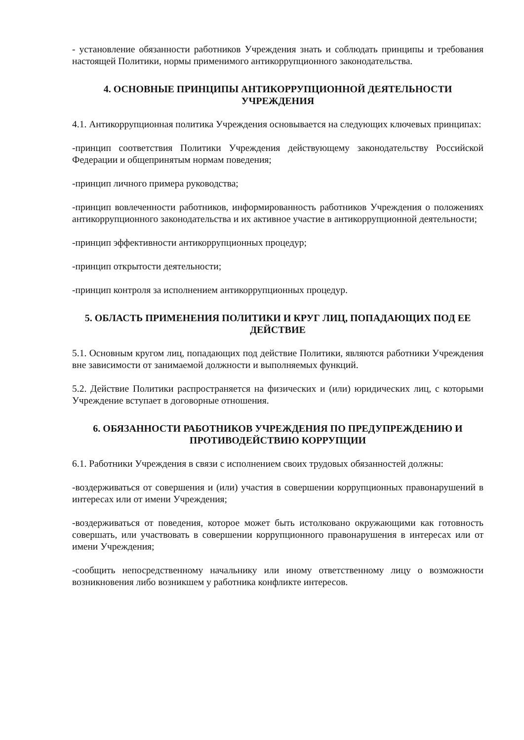- установление обязанности работников Учреждения знать и соблюдать принципы и требования настоящей Политики, нормы применимого антикоррупционного законодательства.
4. ОСНОВНЫЕ ПРИНЦИПЫ АНТИКОРРУПЦИОННОЙ ДЕЯТЕЛЬНОСТИ УЧРЕЖДЕНИЯ
4.1. Антикоррупционная политика Учреждения основывается на следующих ключевых принципах:
-принцип соответствия Политики Учреждения действующему законодательству Российской Федерации и общепринятым нормам поведения;
-принцип личного примера руководства;
-принцип вовлеченности работников, информированность работников Учреждения о положениях антикоррупционного законодательства и их активное участие в антикоррупционной деятельности;
-принцип эффективности антикоррупционных процедур;
-принцип открытости деятельности;
-принцип контроля за исполнением антикоррупционных процедур.
5. ОБЛАСТЬ ПРИМЕНЕНИЯ ПОЛИТИКИ И КРУГ ЛИЦ, ПОПАДАЮЩИХ ПОД ЕЕ ДЕЙСТВИЕ
5.1. Основным кругом лиц, попадающих под действие Политики, являются работники Учреждения вне зависимости от занимаемой должности и выполняемых функций.
5.2. Действие Политики распространяется на физических и (или) юридических лиц, с которыми Учреждение вступает в договорные отношения.
6. ОБЯЗАННОСТИ РАБОТНИКОВ УЧРЕЖДЕНИЯ ПО ПРЕДУПРЕЖДЕНИЮ И ПРОТИВОДЕЙСТВИЮ КОРРУПЦИИ
6.1. Работники Учреждения в связи с исполнением своих трудовых обязанностей должны:
-воздерживаться от совершения и (или) участия в совершении коррупционных правонарушений в интересах или от имени Учреждения;
-воздерживаться от поведения, которое может быть истолковано окружающими как готовность совершать, или участвовать в совершении коррупционного правонарушения в интересах или от имени Учреждения;
-сообщить непосредственному начальнику или иному ответственному лицу о возможности возникновения либо возникшем у работника конфликте интересов.